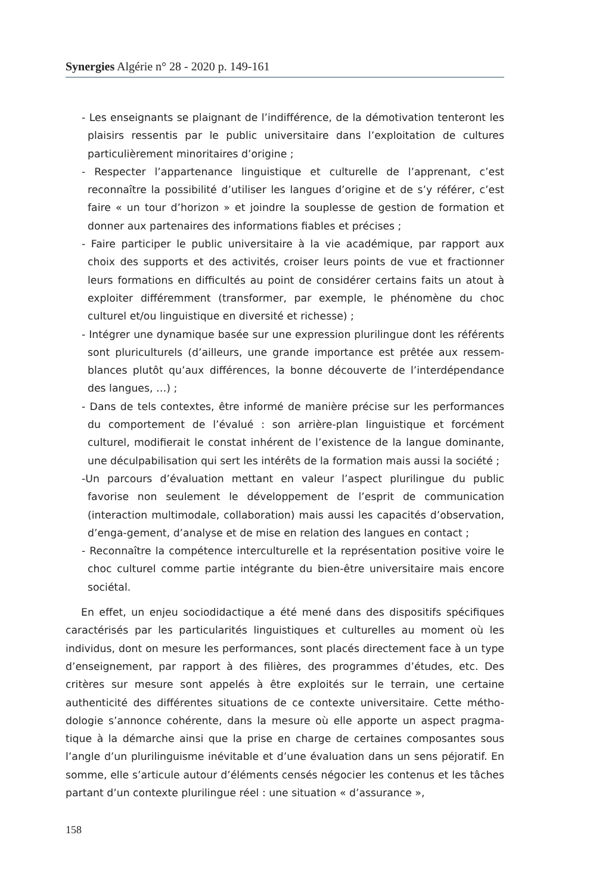Synergies Algérie n° 28 - 2020 p. 149-161
- Les enseignants se plaignant de l’indifférence, de la démotivation tenteront les plaisirs ressentis par le public universitaire dans l’exploitation de cultures particulièrement minoritaires d’origine ;
- Respecter l’appartenance linguistique et culturelle de l’apprenant, c’est reconnaître la possibilité d’utiliser les langues d’origine et de s’y référer, c’est faire « un tour d’horizon » et joindre la souplesse de gestion de formation et donner aux partenaires des informations fiables et précises ;
- Faire participer le public universitaire à la vie académique, par rapport aux choix des supports et des activités, croiser leurs points de vue et fractionner leurs formations en difficultés au point de considérer certains faits un atout à exploiter différemment (transformer, par exemple, le phénomène du choc culturel et/ou linguistique en diversité et richesse) ;
- Intégrer une dynamique basée sur une expression plurilingue dont les référents sont pluriculturels (d’ailleurs, une grande importance est prêtée aux ressem-blances plutôt qu’aux différences, la bonne découverte de l’interdépendance des langues, …) ;
- Dans de tels contextes, être informé de manière précise sur les performances du comportement de l’évalué : son arrière-plan linguistique et forcément culturel, modifierait le constat inhérent de l’existence de la langue dominante, une déculpabilisation qui sert les intérêts de la formation mais aussi la société ;
-Un parcours d’évaluation mettant en valeur l’aspect plurilingue du public favorise non seulement le développement de l’esprit de communication (interaction multimodale, collaboration) mais aussi les capacités d’observation, d’enga-gement, d’analyse et de mise en relation des langues en contact ;
- Reconnaître la compétence interculturelle et la représentation positive voire le choc culturel comme partie intégrante du bien-être universitaire mais encore sociétal.
En effet, un enjeu sociodidactique a été mené dans des dispositifs spécifiques caractérisés par les particularités linguistiques et culturelles au moment où les individus, dont on mesure les performances, sont placés directement face à un type d’enseignement, par rapport à des filières, des programmes d’études, etc. Des critères sur mesure sont appelés à être exploités sur le terrain, une certaine authenticité des différentes situations de ce contexte universitaire. Cette métho-dologie s’annonce cohérente, dans la mesure où elle apporte un aspect pragma-tique à la démarche ainsi que la prise en charge de certaines composantes sous l’angle d’un plurilinguisme inévitable et d’une évaluation dans un sens péjoratif. En somme, elle s’articule autour d’éléments censés négocier les contenus et les tâches partant d’un contexte plurilingue réel : une situation « d’assurance »,
158